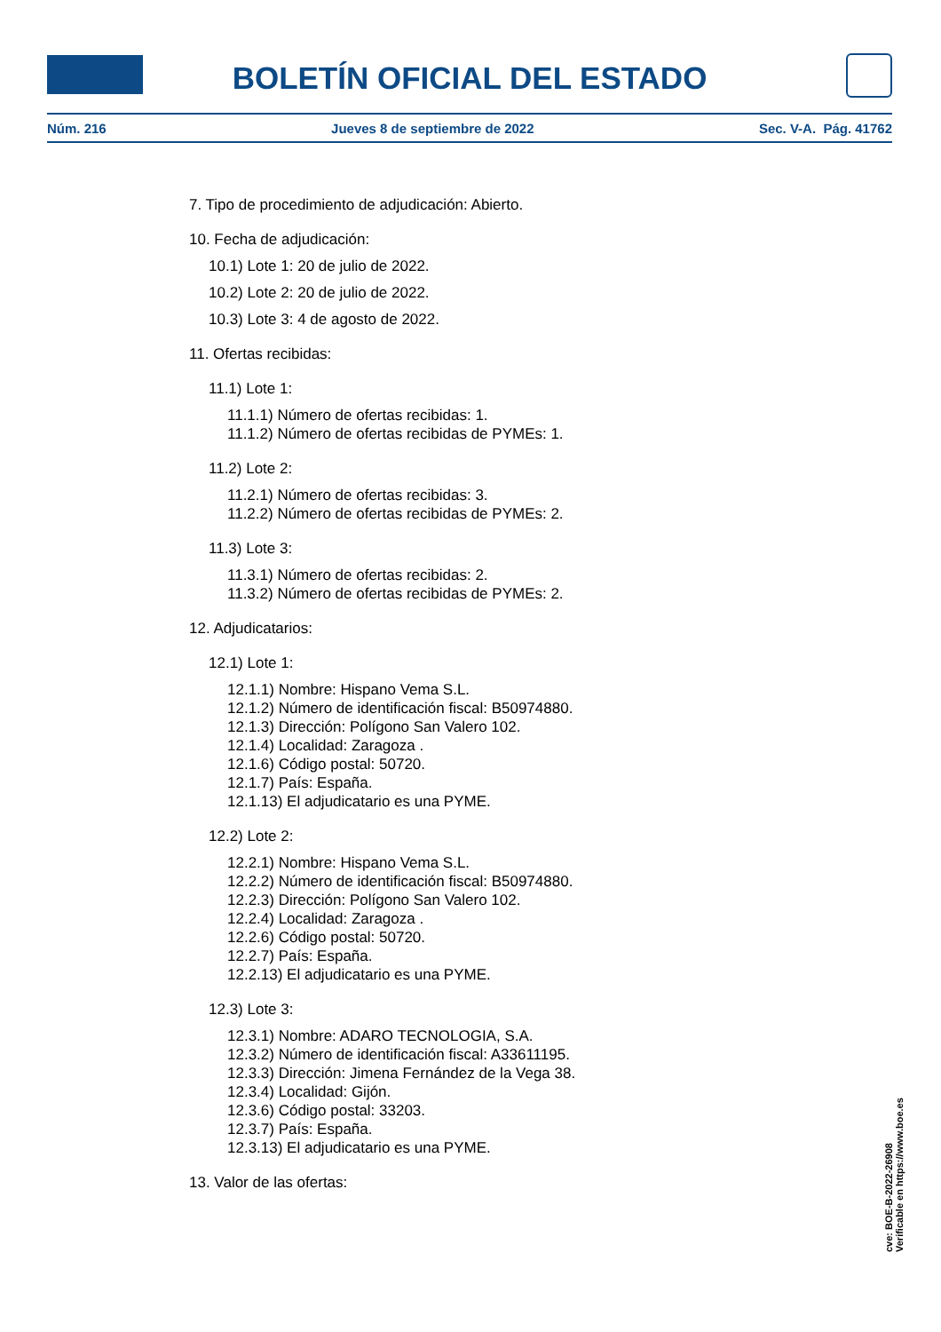BOLETÍN OFICIAL DEL ESTADO
Núm. 216 Jueves 8 de septiembre de 2022 Sec. V-A. Pág. 41762
7. Tipo de procedimiento de adjudicación: Abierto.
10. Fecha de adjudicación:
10.1) Lote 1: 20 de julio de 2022.
10.2) Lote 2: 20 de julio de 2022.
10.3) Lote 3: 4 de agosto de 2022.
11. Ofertas recibidas:
11.1) Lote 1:
11.1.1) Número de ofertas recibidas: 1.
11.1.2) Número de ofertas recibidas de PYMEs: 1.
11.2) Lote 2:
11.2.1) Número de ofertas recibidas: 3.
11.2.2) Número de ofertas recibidas de PYMEs: 2.
11.3) Lote 3:
11.3.1) Número de ofertas recibidas: 2.
11.3.2) Número de ofertas recibidas de PYMEs: 2.
12. Adjudicatarios:
12.1) Lote 1:
12.1.1) Nombre: Hispano Vema S.L.
12.1.2) Número de identificación fiscal: B50974880.
12.1.3) Dirección: Polígono San Valero 102.
12.1.4) Localidad: Zaragoza .
12.1.6) Código postal: 50720.
12.1.7) País: España.
12.1.13) El adjudicatario es una PYME.
12.2) Lote 2:
12.2.1) Nombre: Hispano Vema S.L.
12.2.2) Número de identificación fiscal: B50974880.
12.2.3) Dirección: Polígono San Valero 102.
12.2.4) Localidad: Zaragoza .
12.2.6) Código postal: 50720.
12.2.7) País: España.
12.2.13) El adjudicatario es una PYME.
12.3) Lote 3:
12.3.1) Nombre: ADARO TECNOLOGIA, S.A.
12.3.2) Número de identificación fiscal: A33611195.
12.3.3) Dirección: Jimena Fernández de la Vega 38.
12.3.4) Localidad: Gijón.
12.3.6) Código postal: 33203.
12.3.7) País: España.
12.3.13) El adjudicatario es una PYME.
13. Valor de las ofertas:
cve: BOE-B-2022-26908
Verificable en https://www.boe.es